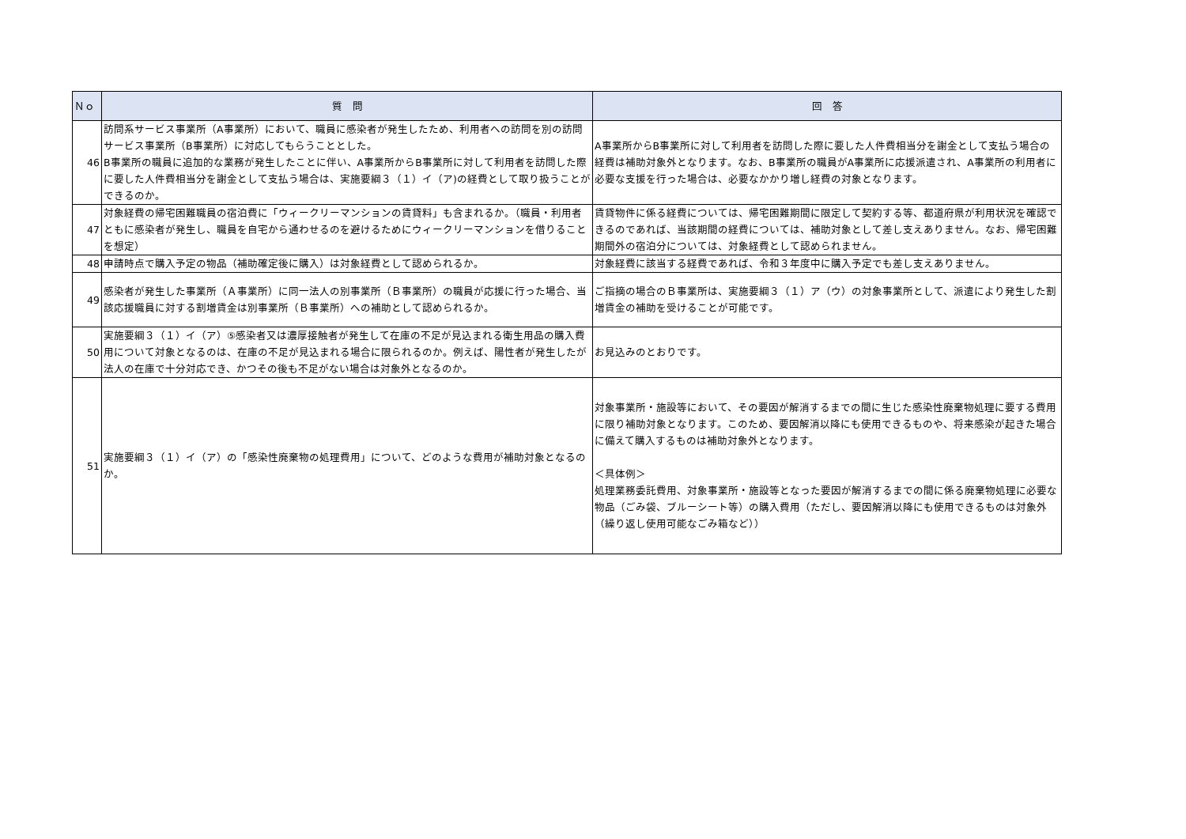| Ｎｏ | 質 問 | 回 答 |
| --- | --- | --- |
| 46 | 訪問系サービス事業所（A事業所）において、職員に感染者が発生したため、利用者への訪問を別の訪問サービス事業所（B事業所）に対応してもらうこととした。 B事業所の職員に追加的な業務が発生したことに伴い、A事業所からB事業所に対して利用者を訪問した際に要した人件費相当分を謝金として支払う場合は、実施要綱３（１）イ（ア)の経費として取り扱うことができるのか。 | A事業所からB事業所に対して利用者を訪問した際に要した人件費相当分を謝金として支払う場合の経費は補助対象外となります。なお、B事業所の職員がA事業所に応援派遣され、A事業所の利用者に必要な支援を行った場合は、必要なかかり増し経費の対象となります。 |
| 47 | 対象経費の帰宅困難職員の宿泊費に「ウィークリーマンションの賃貸料」も含まれるか。（職員・利用者ともに感染者が発生し、職員を自宅から通わせるのを避けるためにウィークリーマンションを借りることを想定） | 賃貸物件に係る経費については、帰宅困難期間に限定して契約する等、都道府県が利用状況を確認できるのであれば、当該期間の経費については、補助対象として差し支えありません。なお、帰宅困難期間外の宿泊分については、対象経費として認められません。 |
| 48 | 申請時点で購入予定の物品（補助確定後に購入）は対象経費として認められるか。 | 対象経費に該当する経費であれば、令和３年度中に購入予定でも差し支えありません。 |
| 49 | 感染者が発生した事業所（Ａ事業所）に同一法人の別事業所（Ｂ事業所）の職員が応援に行った場合、当該応援職員に対する割増賃金は別事業所（Ｂ事業所）への補助として認められるか。 | ご指摘の場合のＢ事業所は、実施要綱３（１）ア（ウ）の対象事業所として、派遣により発生した割増賃金の補助を受けることが可能です。 |
| 50 | 実施要綱３（１）イ（ア）⑤感染者又は濃厚接触者が発生して在庫の不足が見込まれる衛生用品の購入費用について対象となるのは、在庫の不足が見込まれる場合に限られるのか。例えば、陽性者が発生したが法人の在庫で十分対応でき、かつその後も不足がない場合は対象外となるのか。 | お見込みのとおりです。 |
| 51 | 実施要綱３（１）イ（ア）の「感染性廃棄物の処理費用」について、どのような費用が補助対象となるのか。 | 対象事業所・施設等において、その要因が解消するまでの間に生じた感染性廃棄物処理に要する費用に限り補助対象となります。このため、要因解消以降にも使用できるものや、将来感染が起きた場合に備えて購入するものは補助対象外となります。 ＜具体例＞ 処理業務委託費用、対象事業所・施設等となった要因が解消するまでの間に係る廃棄物処理に必要な物品（ごみ袋、ブルーシート等）の購入費用（ただし、要因解消以降にも使用できるものは対象外（繰り返し使用可能なごみ箱など）） |